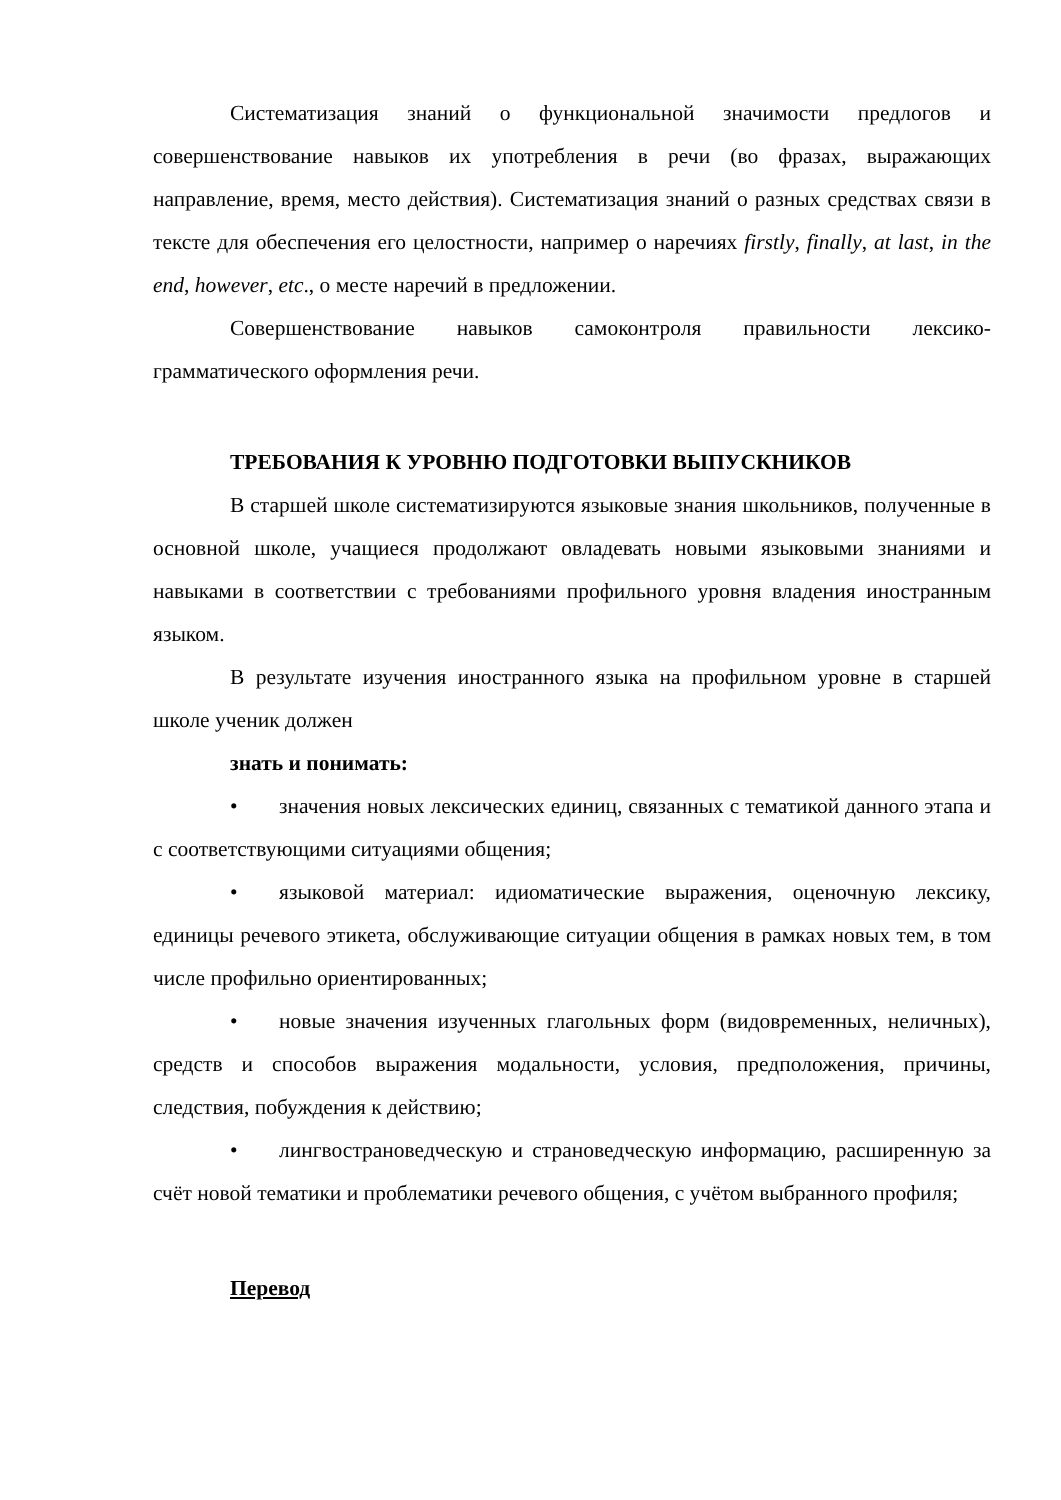Систематизация знаний о функциональной значимости предлогов и совершенствование навыков их употребления в речи (во фразах, выражающих направление, время, место действия). Систематизация знаний о разных средствах связи в тексте для обеспечения его целостности, например о наречиях firstly, finally, at last, in the end, however, etc., о месте наречий в предложении.
Совершенствование навыков самоконтроля правильности лексико-грамматического оформления речи.
ТРЕБОВАНИЯ К УРОВНЮ ПОДГОТОВКИ ВЫПУСКНИКОВ
В старшей школе систематизируются языковые знания школьников, полученные в основной школе, учащиеся продолжают овладевать новыми языковыми знаниями и навыками в соответствии с требованиями профильного уровня владения иностранным языком.
В результате изучения иностранного языка на профильном уровне в старшей школе ученик должен
знать и понимать:
• значения новых лексических единиц, связанных с тематикой данного этапа и с соответствующими ситуациями общения;
• языковой материал: идиоматические выражения, оценочную лексику, единицы речевого этикета, обслуживающие ситуации общения в рамках новых тем, в том числе профильно ориентированных;
• новые значения изученных глагольных форм (видовременных, неличных), средств и способов выражения модальности, условия, предположения, причины, следствия, побуждения к действию;
• лингвострановедческую и страноведческую информацию, расширенную за счёт новой тематики и проблематики речевого общения, с учётом выбранного профиля;
Перевод